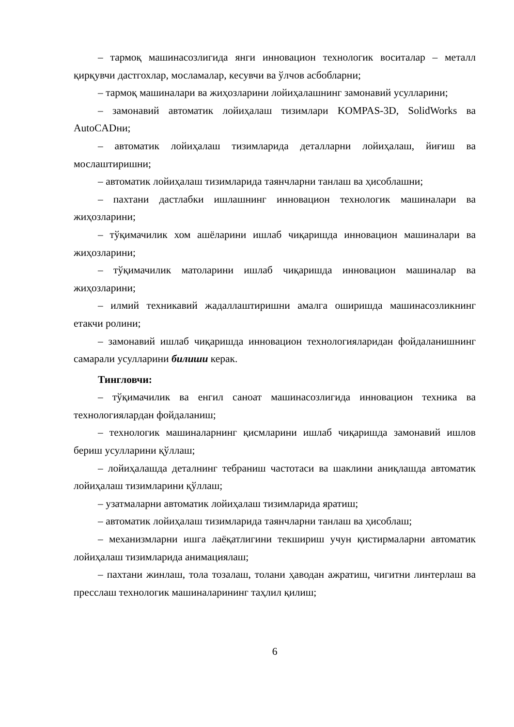– тармоқ машинасозлигида янги инновацион технологик воситалар – металл қирқувчи дастгохлар, мосламалар, кесувчи ва ўлчов асбобларни;
– тармоқ машиналари ва жиҳозларини лойиҳалашнинг замонавий усулларини;
– замонавий автоматик лойиҳалаш тизимлари KOMPAS-3D, SolidWorks ва AutoCADни;
– автоматик лойиҳалаш тизимларида деталларни лойиҳалаш, йиғиш ва мослаштиришни;
– автоматик лойиҳалаш тизимларида таянчларни танлаш ва ҳисоблашни;
– пахтани дастлабки ишлашнинг инновацион технологик машиналари ва жиҳозларини;
– тўқимачилик хом ашёларини ишлаб чиқаришда инновацион машиналари ва жиҳозларини;
– тўқимачилик матоларини ишлаб чиқаришда инновацион машиналар ва жиҳозларини;
– илмий техникавий жадаллаштиришни амалга оширишда машинасозликнинг етакчи ролини;
– замонавий ишлаб чиқаришда инновацион технологияларидан фойдаланишнинг самарали усулларини билиши керак.
Тингловчи:
– тўқимачилик ва енгил саноат машинасозлигида инновацион техника ва технологиялардан фойдаланиш;
– технологик машиналарнинг қисмларини ишлаб чиқаришда замонавий ишлов бериш усулларини қўллаш;
– лойиҳалашда деталнинг тебраниш частотаси ва шаклини аниқлашда автоматик лойиҳалаш тизимларини қўллаш;
– узатмаларни автоматик лойиҳалаш тизимларида яратиш;
– автоматик лойиҳалаш тизимларида таянчларни танлаш ва ҳисоблаш;
– механизмларни ишга лаёқатлигини текшириш учун қистирмаларни автоматик лойиҳалаш тизимларида анимациялаш;
– пахтани жинлаш, тола тозалаш, толани ҳаводан ажратиш, чигитни линтерлаш ва пресслаш технологик машиналарининг таҳлил қилиш;
6